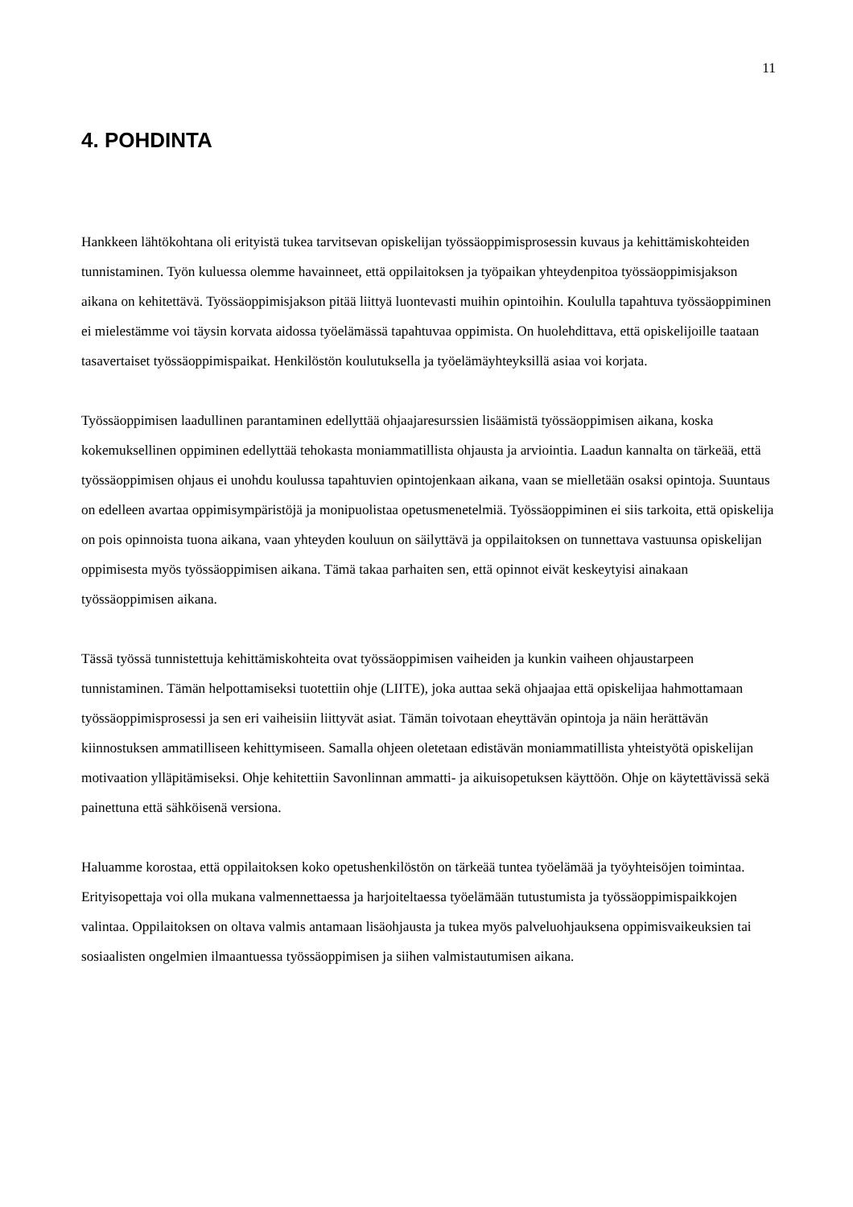11
4. POHDINTA
Hankkeen lähtökohtana oli erityistä tukea tarvitsevan opiskelijan työssäoppimisprosessin kuvaus ja kehittämiskohteiden tunnistaminen. Työn kuluessa olemme havainneet, että oppilaitoksen ja työpaikan yhteydenpitoa työssäoppimisjakson aikana on kehitettävä. Työssäoppimisjakson pitää liittyä luontevasti muihin opintoihin. Koululla tapahtuva työssäoppiminen ei mielestämme voi täysin korvata aidossa työelämässä tapahtuvaa oppimista. On huolehdittava, että opiskelijoille taataan tasavertaiset työssäoppimispaikat. Henkilöstön koulutuksella ja työelämäyhteyksillä asiaa voi korjata.
Työssäoppimisen laadullinen parantaminen edellyttää ohjaajaresurssien lisäämistä työssäoppimisen aikana, koska kokemuksellinen oppiminen edellyttää tehokasta moniammatillista ohjausta ja arviointia. Laadun kannalta on tärkeää, että työssäoppimisen ohjaus ei unohdu koulussa tapahtuvien opintojenkaan aikana, vaan se mielletään osaksi opintoja. Suuntaus on edelleen avartaa oppimisympäristöjä ja monipuolistaa opetusmenetelmiä. Työssäoppiminen ei siis tarkoita, että opiskelija on pois opinnoista tuona aikana, vaan yhteyden kouluun on säilyttävä ja oppilaitoksen on tunnettava vastuunsa opiskelijan oppimisesta myös työssäoppimisen aikana. Tämä takaa parhaiten sen, että opinnot eivät keskeytyisi ainakaan työssäoppimisen aikana.
Tässä työssä tunnistettuja kehittämiskohteita ovat työssäoppimisen vaiheiden ja kunkin vaiheen ohjaustarpeen tunnistaminen. Tämän helpottamiseksi tuotettiin ohje (LIITE), joka auttaa sekä ohjaajaa että opiskelijaa hahmottamaan työssäoppimisprosessi ja sen eri vaiheisiin liittyvät asiat. Tämän toivotaan eheyttävän opintoja ja näin herättävän kiinnostuksen ammatilliseen kehittymiseen. Samalla ohjeen oletetaan edistävän moniammatillista yhteistyötä opiskelijan motivaation ylläpitämiseksi. Ohje kehitettiin Savonlinnan ammatti- ja aikuisopetuksen käyttöön. Ohje on käytettävissä sekä painettuna että sähköisenä versiona.
Haluamme korostaa, että oppilaitoksen koko opetushenkilöstön on tärkeää tuntea työelämää ja työyhteisöjen toimintaa. Erityisopettaja voi olla mukana valmennettaessa ja harjoiteltaessa työelämään tutustumista ja työssäoppimispaikkojen valintaa. Oppilaitoksen on oltava valmis antamaan lisäohjausta ja tukea myös palveluohjauksena oppimisvaikeuksien tai sosiaalisten ongelmien ilmaantuessa työssäoppimisen ja siihen valmistautumisen aikana.